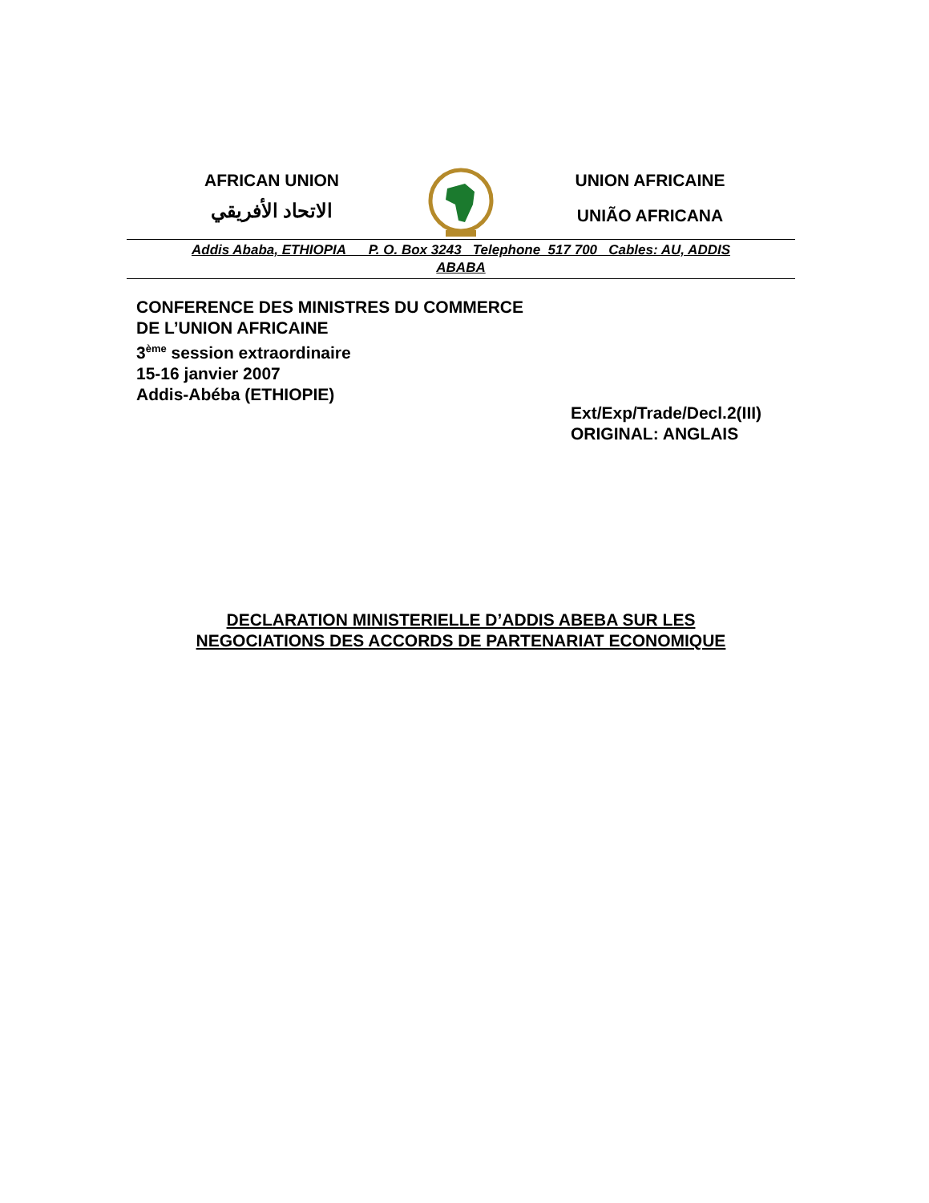AFRICAN UNION
الاتحاد الأفريقي
UNION AFRICAINE
UNIÃO AFRICANA
Addis Ababa, ETHIOPIA P. O. Box 3243 Telephone 517 700 Cables: AU, ADDIS
ABABA
CONFERENCE DES MINISTRES DU COMMERCE
DE L’UNION AFRICAINE
3<sup>ème</sup> session extraordinaire
15-16 janvier 2007
Addis-Abéba (ETHIOPIE)
Ext/Exp/Trade/Decl.2(III)
ORIGINAL: ANGLAIS
DECLARATION MINISTERIELLE D’ADDIS ABEBA SUR LES
NEGOCIATIONS DES ACCORDS DE PARTENARIAT ECONOMIQUE